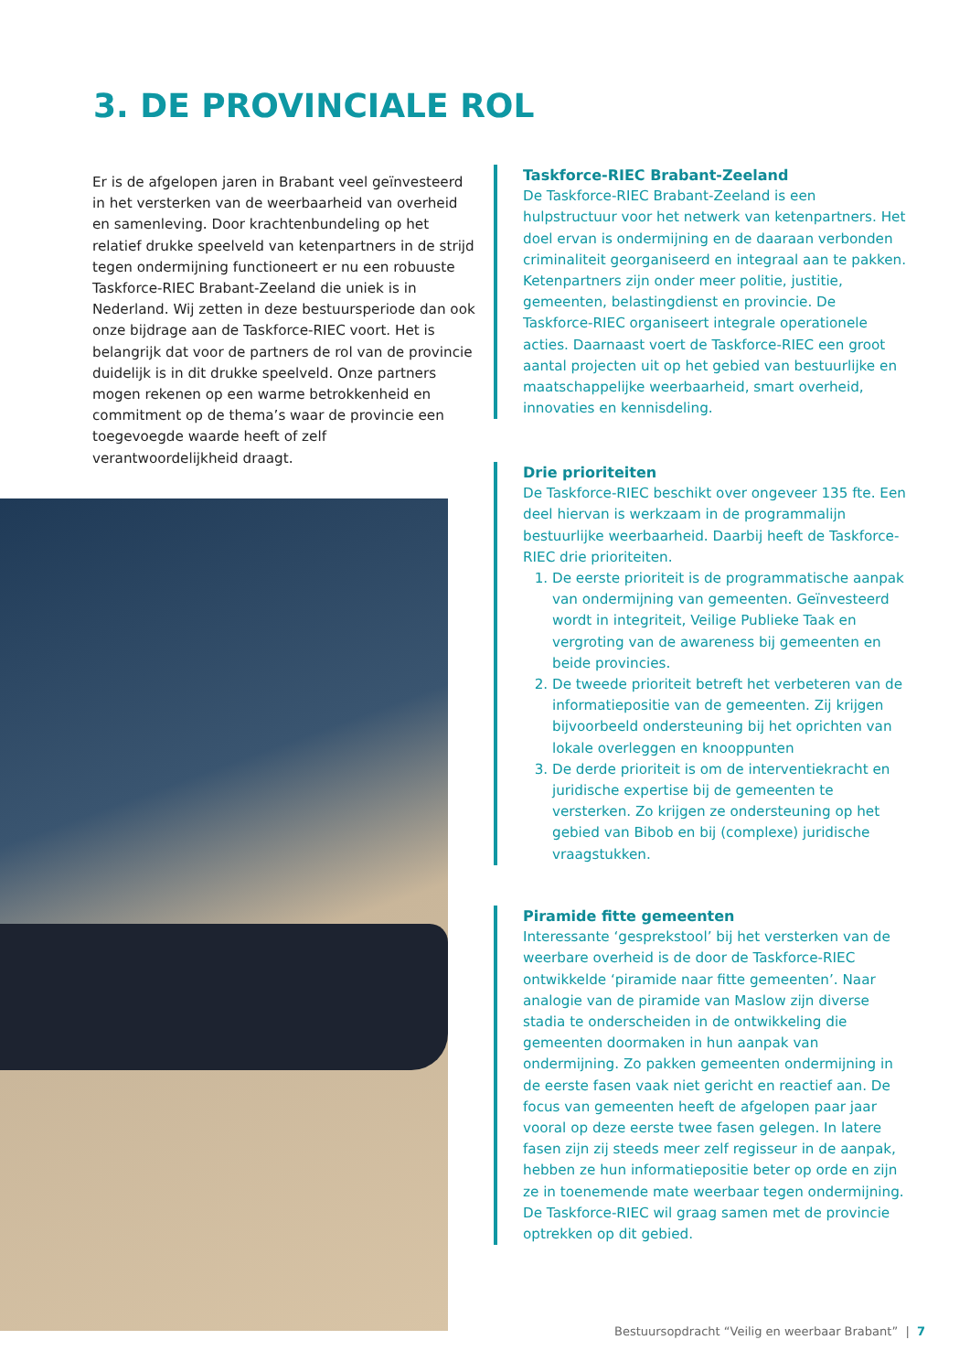3. DE PROVINCIALE ROL
Er is de afgelopen jaren in Brabant veel geïnvesteerd in het versterken van de weerbaarheid van overheid en samenleving. Door krachtenbundeling op het relatief drukke speelveld van ketenpartners in de strijd tegen ondermijning functioneert er nu een robuuste Taskforce-RIEC Brabant-Zeeland die uniek is in Nederland. Wij zetten in deze bestuursperiode dan ook onze bijdrage aan de Taskforce-RIEC voort. Het is belangrijk dat voor de partners de rol van de provincie duidelijk is in dit drukke speelveld. Onze partners mogen rekenen op een warme betrokkenheid en commitment op de thema’s waar de provincie een toegevoegde waarde heeft of zelf verantwoordelijkheid draagt.
Taskforce-RIEC Brabant-Zeeland
De Taskforce-RIEC Brabant-Zeeland is een hulpstructuur voor het netwerk van ketenpartners. Het doel ervan is ondermijning en de daaraan verbonden criminaliteit georganiseerd en integraal aan te pakken. Ketenpartners zijn onder meer politie, justitie, gemeenten, belastingdienst en provincie. De Taskforce-RIEC organiseert integrale operationele acties. Daarnaast voert de Taskforce-RIEC een groot aantal projecten uit op het gebied van bestuurlijke en maatschappelijke weerbaarheid, smart overheid, innovaties en kennisdeling.
Drie prioriteiten
De Taskforce-RIEC beschikt over ongeveer 135 fte. Een deel hiervan is werkzaam in de programmalijn bestuurlijke weerbaarheid. Daarbij heeft de Taskforce-RIEC drie prioriteiten.
1. De eerste prioriteit is de programmatische aanpak van ondermijning van gemeenten. Geïnvesteerd wordt in integriteit, Veilige Publieke Taak en vergroting van de awareness bij gemeenten en beide provincies.
2. De tweede prioriteit betreft het verbeteren van de informatiepositie van de gemeenten. Zij krijgen bijvoorbeeld ondersteuning bij het oprichten van lokale overleggen en knooppunten
3. De derde prioriteit is om de interventiekracht en juridische expertise bij de gemeenten te versterken. Zo krijgen ze ondersteuning op het gebied van Bibob en bij (complexe) juridische vraagstukken.
Piramide fitte gemeenten
Interessante ‘gesprekstool’ bij het versterken van de weerbare overheid is de door de Taskforce-RIEC ontwikkelde ‘piramide naar fitte gemeenten’. Naar analogie van de piramide van Maslow zijn diverse stadia te onderscheiden in de ontwikkeling die gemeenten doormaken in hun aanpak van ondermijning. Zo pakken gemeenten ondermijning in de eerste fasen vaak niet gericht en reactief aan. De focus van gemeenten heeft de afgelopen paar jaar vooral op deze eerste twee fasen gelegen. In latere fasen zijn zij steeds meer zelf regisseur in de aanpak, hebben ze hun informatiepositie beter op orde en zijn ze in toenemende mate weerbaar tegen ondermijning. De Taskforce-RIEC wil graag samen met de provincie optrekken op dit gebied.
Bestuursopdracht “Veilig en weerbaar Brabant” | 7